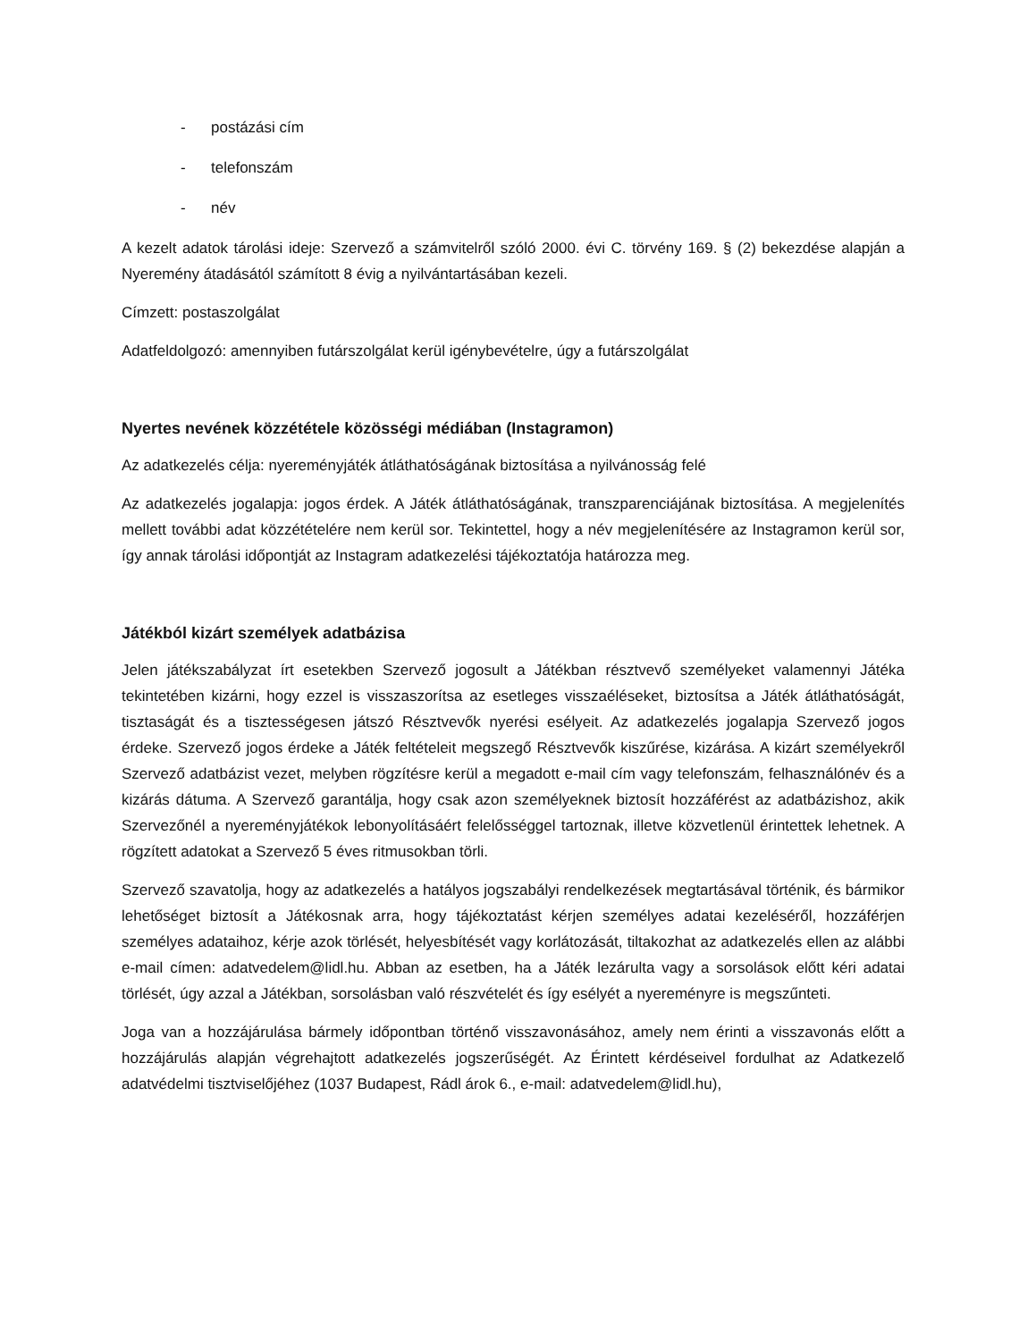- postázási cím
- telefonszám
- név
A kezelt adatok tárolási ideje: Szervező a számvitelről szóló 2000. évi C. törvény 169. § (2) bekezdése alapján a Nyeremény átadásától számított 8 évig a nyilvántartásában kezeli.
Címzett: postaszolgálat
Adatfeldolgozó: amennyiben futárszolgálat kerül igénybevételre, úgy a futárszolgálat
Nyertes nevének közzététele közösségi médiában (Instagramon)
Az adatkezelés célja: nyereményjáték átláthatóságának biztosítása a nyilvánosság felé
Az adatkezelés jogalapja: jogos érdek. A Játék átláthatóságának, transzparenciájának biztosítása. A megjelenítés mellett további adat közzétételére nem kerül sor. Tekintettel, hogy a név megjelenítésére az Instagramon kerül sor, így annak tárolási időpontját az Instagram adatkezelési tájékoztatója határozza meg.
Játékból kizárt személyek adatbázisa
Jelen játékszabályzat írt esetekben Szervező jogosult a Játékban résztvevő személyeket valamennyi Játéka tekintetében kizárni, hogy ezzel is visszaszorítsa az esetleges visszaéléseket, biztosítsa a Játék átláthatóságát, tisztaságát és a tisztességesen játszó Résztvevők nyerési esélyeit. Az adatkezelés jogalapja Szervező jogos érdeke. Szervező jogos érdeke a Játék feltételeit megszegő Résztvevők kiszűrése, kizárása. A kizárt személyekről Szervező adatbázist vezet, melyben rögzítésre kerül a megadott e-mail cím vagy telefonszám, felhasználónév és a kizárás dátuma. A Szervező garantálja, hogy csak azon személyeknek biztosít hozzáférést az adatbázishoz, akik Szervezőnél a nyereményjátékok lebonyolításáért felelősséggel tartoznak, illetve közvetlenül érintettek lehetnek. A rögzített adatokat a Szervező 5 éves ritmusokban törli.
Szervező szavatolja, hogy az adatkezelés a hatályos jogszabályi rendelkezések megtartásával történik, és bármikor lehetőséget biztosít a Játékosnak arra, hogy tájékoztatást kérjen személyes adatai kezeléséről, hozzáférjen személyes adataihoz, kérje azok törlését, helyesbítését vagy korlátozását, tiltakozhat az adatkezelés ellen az alábbi e-mail címen: adatvedelem@lidl.hu. Abban az esetben, ha a Játék lezárulta vagy a sorsolások előtt kéri adatai törlését, úgy azzal a Játékban, sorsolásban való részvételét és így esélyét a nyereményre is megszűnteti.
Joga van a hozzájárulása bármely időpontban történő visszavonásához, amely nem érinti a visszavonás előtt a hozzájárulás alapján végrehajtott adatkezelés jogszerűségét. Az Érintett kérdéseivel fordulhat az Adatkezelő adatvédelmi tisztviselőjéhez (1037 Budapest, Rádl árok 6., e-mail: adatvedelem@lidl.hu),